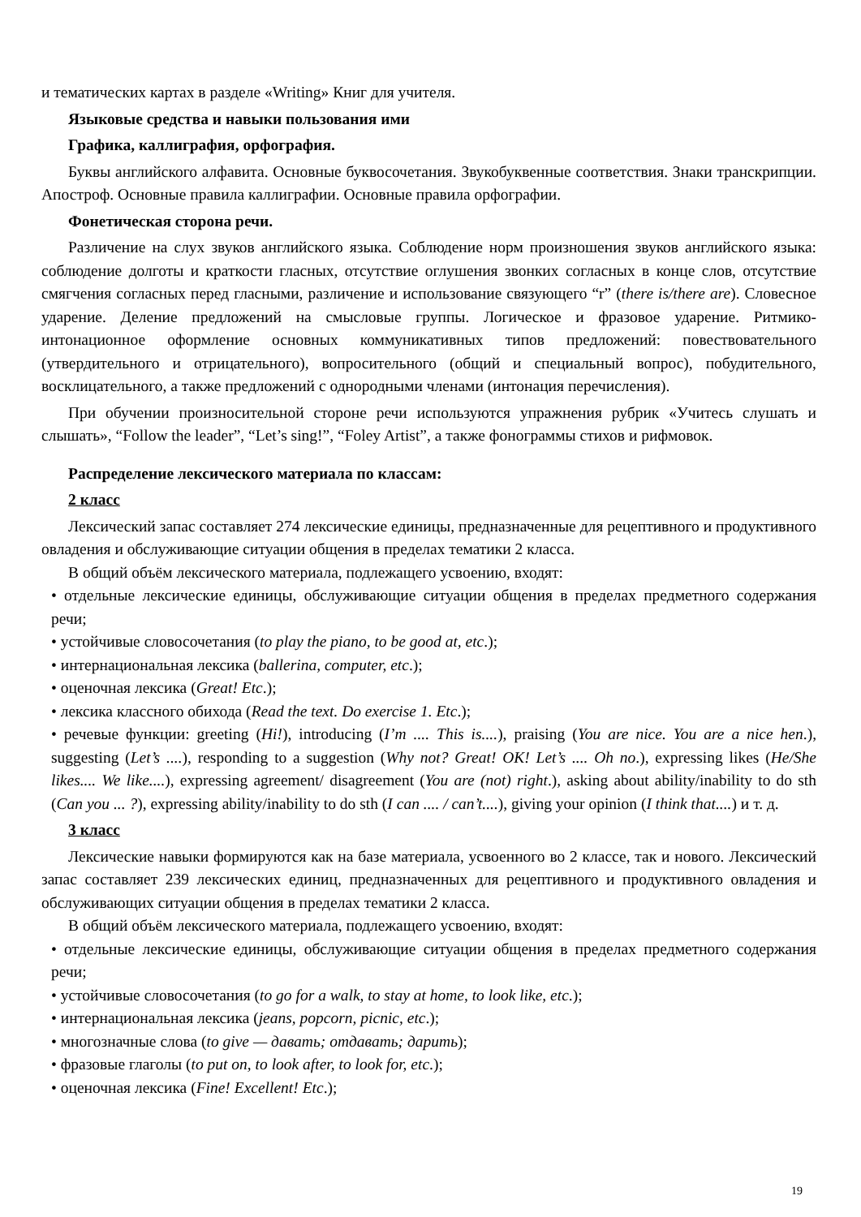и тематических картах в разделе «Writing» Книг для учителя.
Языковые средства и навыки пользования ими
Графика, каллиграфия, орфография.
Буквы английского алфавита. Основные буквосочетания. Звукобуквенные соответствия. Знаки транскрипции. Апостроф. Основные правила каллиграфии. Основные правила орфографии.
Фонетическая сторона речи.
Различение на слух звуков английского языка. Соблюдение норм произношения звуков английского языка: соблюдение долготы и краткости гласных, отсутствие оглушения звонких согласных в конце слов, отсутствие смягчения согласных перед гласными, различение и использование связующего “r” (there is/there are). Словесное ударение. Деление предложений на смысловые группы. Логическое и фразовое ударение. Ритмико-интонационное оформление основных коммуникативных типов предложений: повествовательного (утвердительного и отрицательного), вопросительного (общий и специальный вопрос), побудительного, восклицательного, а также предложений с однородными членами (интонация перечисления).
При обучении произносительной стороне речи используются упражнения рубрик «Учитесь слушать и слышать», “Follow the leader”, “Let’s sing!”, “Foley Artist”, а также фонограммы стихов и рифмовок.
Распределение лексического материала по классам:
2 класс
Лексический запас составляет 274 лексические единицы, предназначенные для рецептивного и продуктивного овладения и обслуживающие ситуации общения в пределах тематики 2 класса.
В общий объём лексического материала, подлежащего усвоению, входят:
• отдельные лексические единицы, обслуживающие ситуации общения в пределах предметного содержания речи;
• устойчивые словосочетания (to play the piano, to be good at, etc.);
• интернациональная лексика (ballerina, computer, etc.);
• оценочная лексика (Great! Etc.);
• лексика классного обихода (Read the text. Do exercise 1. Etc.);
• речевые функции: greeting (Hi!), introducing (I’m .... This is....), praising (You are nice. You are a nice hen.), suggesting (Let’s ....), responding to a suggestion (Why not? Great! OK! Let’s .... Oh no.), expressing likes (He/She likes.... We like....), expressing agreement/ disagreement (You are (not) right.), asking about ability/inability to do sth (Can you ... ?), expressing ability/inability to do sth (I can .... / can’t....), giving your opinion (I think that....) и т. д.
3 класс
Лексические навыки формируются как на базе материала, усвоенного во 2 классе, так и нового. Лексический запас составляет 239 лексических единиц, предназначенных для рецептивного и продуктивного овладения и обслуживающих ситуации общения в пределах тематики 2 класса.
В общий объём лексического материала, подлежащего усвоению, входят:
• отдельные лексические единицы, обслуживающие ситуации общения в пределах предметного содержания речи;
• устойчивые словосочетания (to go for a walk, to stay at home, to look like, etc.);
• интернациональная лексика (jeans, popcorn, picnic, etc.);
• многозначные слова (to give — давать; отдавать; дарить);
• фразовые глаголы (to put on, to look after, to look for, etc.);
• оценочная лексика (Fine! Excellent! Etc.);
19